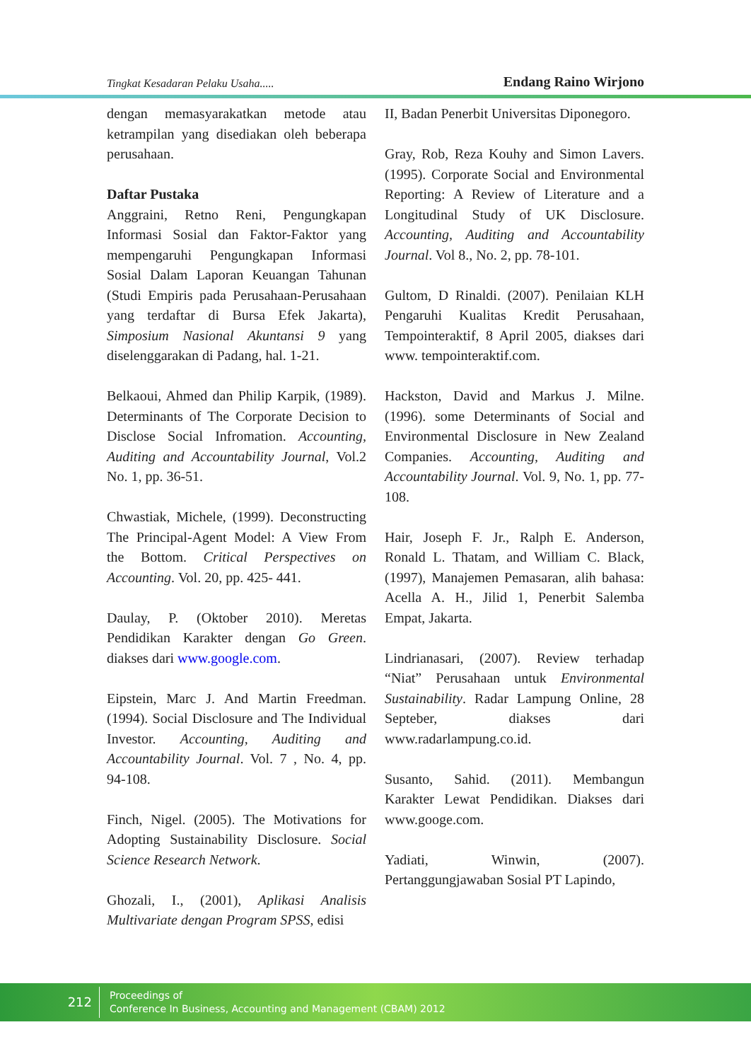Tingkat Kesadaran Pelaku Usaha..... Endang Raino Wirjono
dengan memasyarakatkan metode atau ketrampilan yang disediakan oleh beberapa perusahaan.
Daftar Pustaka
Anggraini, Retno Reni, Pengungkapan Informasi Sosial dan Faktor-Faktor yang mempengaruhi Pengungkapan Informasi Sosial Dalam Laporan Keuangan Tahunan (Studi Empiris pada Perusahaan-Perusahaan yang terdaftar di Bursa Efek Jakarta), Simposium Nasional Akuntansi 9 yang diselenggarakan di Padang, hal. 1-21.
Belkaoui, Ahmed dan Philip Karpik, (1989). Determinants of The Corporate Decision to Disclose Social Infromation. Accounting, Auditing and Accountability Journal, Vol.2 No. 1, pp. 36-51.
Chwastiak, Michele, (1999). Deconstructing The Principal-Agent Model: A View From the Bottom. Critical Perspectives on Accounting. Vol. 20, pp. 425- 441.
Daulay, P. (Oktober 2010). Meretas Pendidikan Karakter dengan Go Green. diakses dari www.google.com.
Eipstein, Marc J. And Martin Freedman. (1994). Social Disclosure and The Individual Investor. Accounting, Auditing and Accountability Journal. Vol. 7 , No. 4, pp. 94-108.
Finch, Nigel. (2005). The Motivations for Adopting Sustainability Disclosure. Social Science Research Network.
Ghozali, I., (2001), Aplikasi Analisis Multivariate dengan Program SPSS, edisi
II, Badan Penerbit Universitas Diponegoro.
Gray, Rob, Reza Kouhy and Simon Lavers. (1995). Corporate Social and Environmental Reporting: A Review of Literature and a Longitudinal Study of UK Disclosure. Accounting, Auditing and Accountability Journal. Vol 8., No. 2, pp. 78-101.
Gultom, D Rinaldi. (2007). Penilaian KLH Pengaruhi Kualitas Kredit Perusahaan, Tempointeraktif, 8 April 2005, diakses dari www. tempointeraktif.com.
Hackston, David and Markus J. Milne. (1996). some Determinants of Social and Environmental Disclosure in New Zealand Companies. Accounting, Auditing and Accountability Journal. Vol. 9, No. 1, pp. 77-108.
Hair, Joseph F. Jr., Ralph E. Anderson, Ronald L. Thatam, and William C. Black, (1997), Manajemen Pemasaran, alih bahasa: Acella A. H., Jilid 1, Penerbit Salemba Empat, Jakarta.
Lindrianasari, (2007). Review terhadap “Niat” Perusahaan untuk Environmental Sustainability. Radar Lampung Online, 28 Septeber, diakses dari www.radarlampung.co.id.
Susanto, Sahid. (2011). Membangun Karakter Lewat Pendidikan. Diakses dari www.googe.com.
Yadiati, Winwin, (2007). Pertanggungjawaban Sosial PT Lapindo,
212
Proceedings of
Conference In Business, Accounting and Management (CBAM) 2012